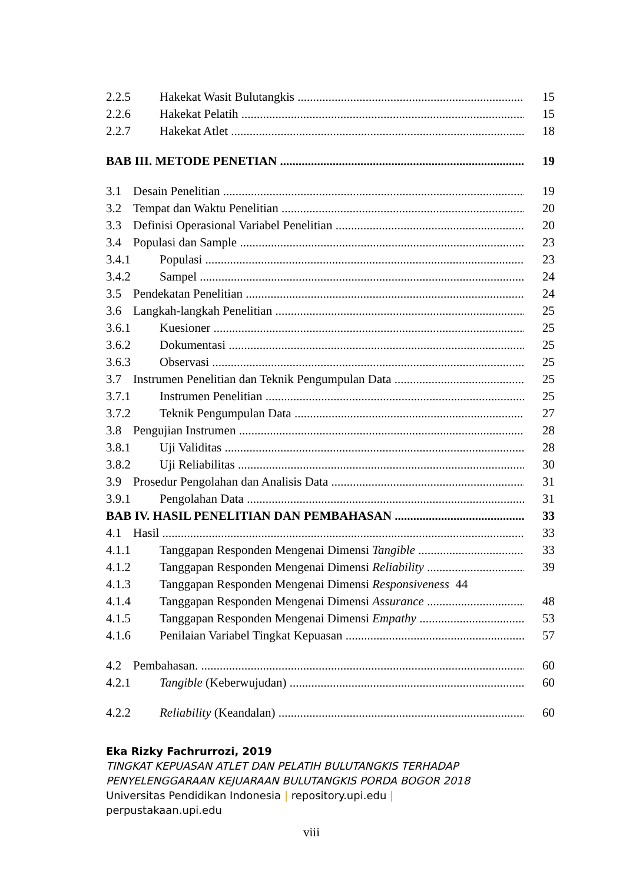2.2.5 Hakekat Wasit Bulutangkis 15
2.2.6 Hakekat Pelatih 15
2.2.7 Hakekat Atlet 18
BAB III. METODE PENETIAN 19
3.1 Desain Penelitian 19
3.2 Tempat dan Waktu Penelitian 20
3.3 Definisi Operasional Variabel Penelitian 20
3.4 Populasi dan Sample 23
3.4.1 Populasi 23
3.4.2 Sampel 24
3.5 Pendekatan Penelitian 24
3.6 Langkah-langkah Penelitian 25
3.6.1 Kuesioner 25
3.6.2 Dokumentasi 25
3.6.3 Observasi 25
3.7 Instrumen Penelitian dan Teknik Pengumpulan Data 25
3.7.1 Instrumen Penelitian 25
3.7.2 Teknik Pengumpulan Data 27
3.8 Pengujian Instrumen 28
3.8.1 Uji Validitas 28
3.8.2 Uji Reliabilitas 30
3.9 Prosedur Pengolahan dan Analisis Data 31
3.9.1 Pengolahan Data 31
BAB IV. HASIL PENELITIAN DAN PEMBAHASAN 33
4.1 Hasil 33
4.1.1 Tanggapan Responden Mengenai Dimensi Tangible 33
4.1.2 Tanggapan Responden Mengenai Dimensi Reliability 39
4.1.3 Tanggapan Responden Mengenai Dimensi Responsiveness 44
4.1.4 Tanggapan Responden Mengenai Dimensi Assurance 48
4.1.5 Tanggapan Responden Mengenai Dimensi Empathy 53
4.1.6 Penilaian Variabel Tingkat Kepuasan 57
4.2 Pembahasan. 60
4.2.1 Tangible (Keberwujudan) 60
4.2.2 Reliability (Keandalan) 60
Eka Rizky Fachrurrozi, 2019
TINGKAT KEPUASAN ATLET DAN PELATIH BULUTANGKIS TERHADAP
PENYELENGGARAAN KEJUARAAN BULUTANGKIS PORDA BOGOR 2018
Universitas Pendidikan Indonesia | repository.upi.edu |
perpustakaan.upi.edu
viii